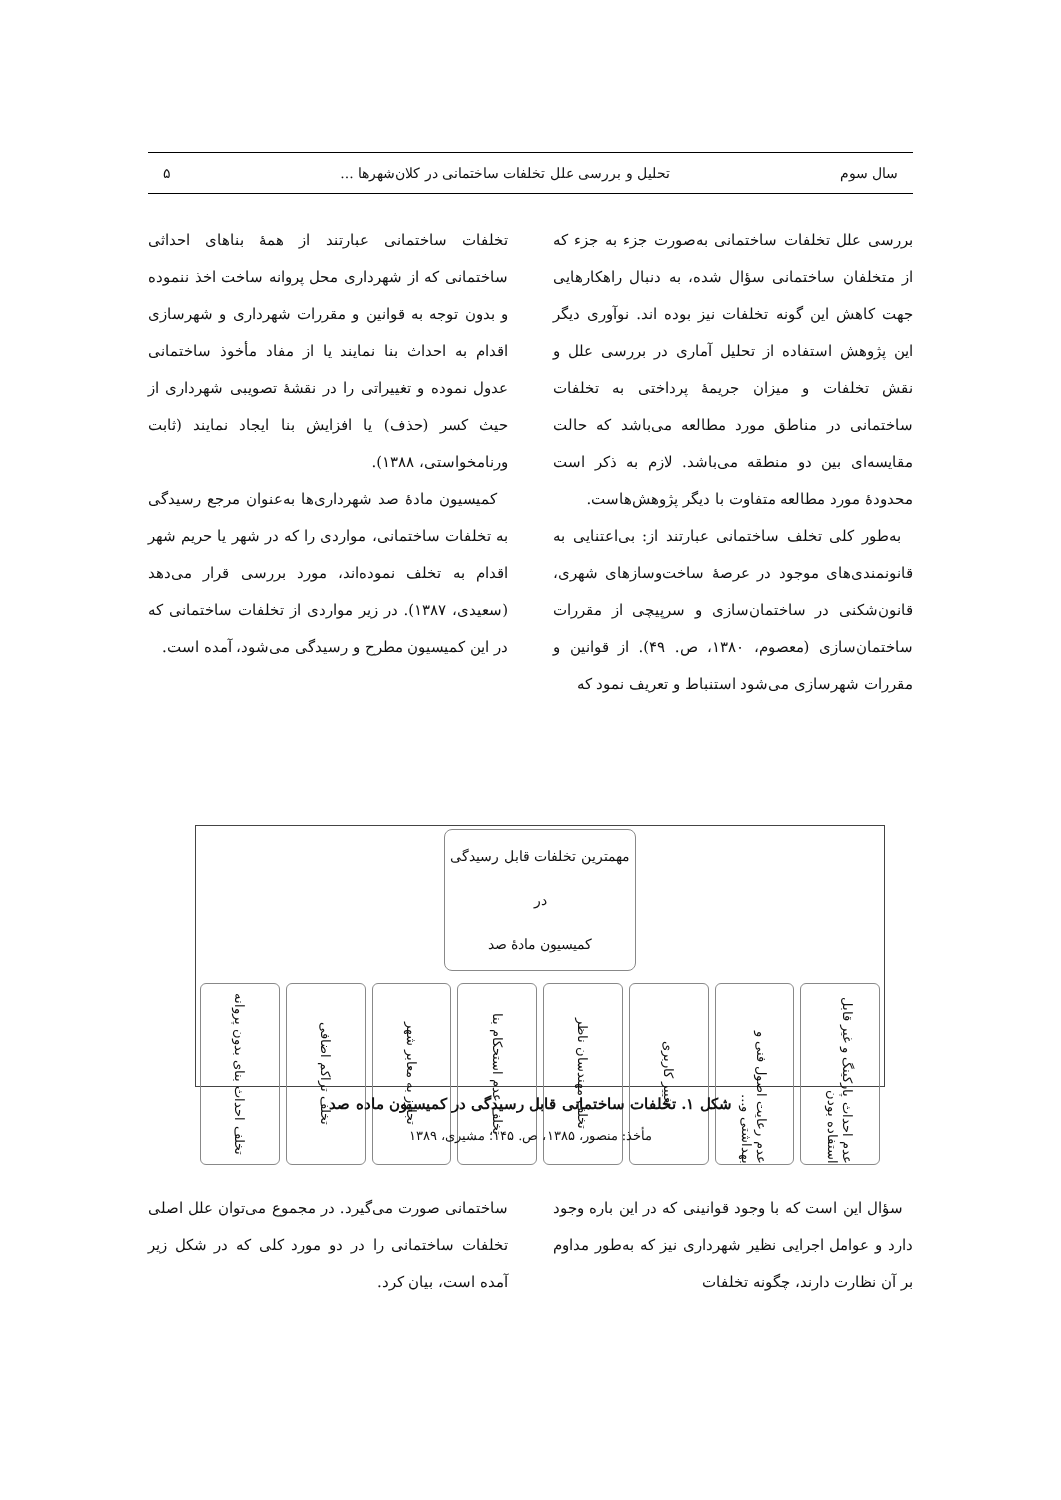سال سوم تحلیل و بررسی علل تخلفات ساختمانی در کلان‌شهرها ... ۵
بررسی علل تخلفات ساختمانی به‌صورت جزء به جزء که از متخلفان ساختمانی سؤال شده، به دنبال راهکارهایی جهت کاهش این گونه تخلفات نیز بوده اند. نوآوری دیگر این پژوهش استفاده از تحلیل آماری در بررسی علل و نقش تخلفات و میزان جریمهٔ پرداختی به تخلفات ساختمانی در مناطق مورد مطالعه می‌باشد که حالت مقایسه‌ای بین دو منطقه می‌باشد. لازم به ذکر است محدودهٔ مورد مطالعه متفاوت با دیگر پژوهش‌هاست.
به‌طور کلی تخلف ساختمانی عبارتند از: بی‌اعتنایی به قانونمندی‌های موجود در عرصهٔ ساخت‌وسازهای شهری، قانون‌شکنی در ساختمان‌سازی و سرپیچی از مقررات ساختمان‌سازی (معصوم، ۱۳۸۰، ص. ۴۹). از قوانین و مقررات شهرسازی می‌شود استنباط و تعریف نمود که
تخلفات ساختمانی عبارتند از همهٔ بناهای احداثی ساختمانی که از شهرداری محل پروانه ساخت اخذ ننموده و بدون توجه به قوانین و مقررات شهرداری و شهرسازی اقدام به احداث بنا نمایند یا از مفاد مأخوذ ساختمانی عدول نموده و تغییراتی را در نقشهٔ تصویبی شهرداری از حیث کسر (حذف) یا افزایش بنا ایجاد نمایند (ثابت ورنامخواستی، ۱۳۸۸).
کمیسیون مادهٔ صد شهرداری‌ها به‌عنوان مرجع رسیدگی به تخلفات ساختمانی، مواردی را که در شهر یا حریم شهر اقدام به تخلف نموده‌اند، مورد بررسی قرار می‌دهد (سعیدی، ۱۳۸۷). در زیر مواردی از تخلفات ساختمانی که در این کمیسیون مطرح و رسیدگی می‌شود، آمده است.
مهمترین تخلفات قابل رسیدگی در
کمیسیون مادهٔ صد
عدم احداث پارکینگ و غیر قابل استفاده بودن
عدم رعایت اصول فنی و بهداشتی و...
تغییر کاربری
تخلف مهندسان ناظر
تخلف عدم استحکام بنا
تجاوز به معابر شهر
تخلف تراکم اضافی
تخلف احداث بنای بدون پروانه
شکل ۱. تخلفات ساختمانی قابل رسیدگی در کمیسیون ماده صد
مأخذ: منصور، ۱۳۸۵، ص. ۱۴۵؛ مشیری، ۱۳۸۹
سؤال این است که با وجود قوانینی که در این باره وجود دارد و عوامل اجرایی نظیر شهرداری نیز که به‌طور مداوم بر آن نظارت دارند، چگونه تخلفات
ساختمانی صورت می‌گیرد. در مجموع می‌توان علل اصلی تخلفات ساختمانی را در دو مورد کلی که در شکل زیر آمده است، بیان کرد.